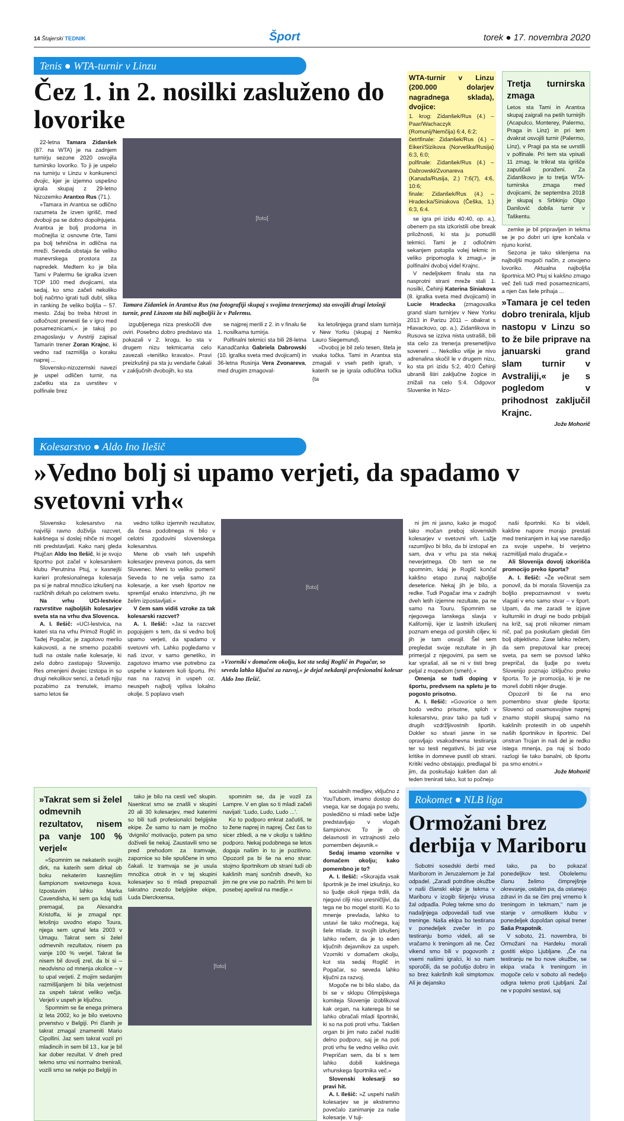14 Štajerski TEDNIK Šport torek ● 17. novembra 2020
Tenis ● WTA-turnir v Linzu
Čez 1. in 2. nosilki zasluženo do lovorike
22-letna Tamara Zidanšek (87. na WTA) je na zadnjem turnirju sezone 2020 osvojila turnirsko lovoriko. To ji je uspelo na turnirju v Linzu v konkurenci dvojic, kjer je izjemno uspešno igrala skupaj z 29-letno Nizozemko Arantxo Rus (71.).
»Tamara in Arantxa se odlično razumeta že izven igrišč, med dvoboji pa se dobro dopolnjujeta. Arantxa je bolj prodorna in močnejša iz osnovne črte, Tami pa bolj tehnična in odlična na mreži. Seveda obstaja še veliko manevrskega prostora za napredek. Medtem ko je bila Tami v Palermu še igralka izven TOP 100 med dvojicami, sta sedaj, ko smo začeli nekoliko bolj načrtno igrati tudi dubl, slika in ranking že veliko boljša – 57. mesto. Zdaj bo treba hitrost in odločnost prenesti še v igro med posameznicami,« je takoj po zmagoslavju v Avstriji zapisal Tamarin trener Zoran Krajnc, ki vedno rad razmišlja o koraku naprej ...
Slovensko-nizozemski navezi je uspel odličen turnir, na začetku sta za uvrstitev v polfinale brez
[foto]
Tamara Zidanšek in Arantxa Rus (na fotografiji skupaj s svojima trenerjema) sta osvojili drugi letošnji turnir, pred Linzom sta bili najboljši že v Palermu.
izgubljenega niza preskočili dve oviri. Posebno dobro predstavo sta pokazali v 2. krogu, ko sta v drugem nizu tekmicama celo zavezali »teniško kravato«. Pravi preizkušnji pa sta ju vendarle čakali v zaključnih dvobojih, ko sta
se najprej merili z 2. in v finalu še 1. nosilkama turnirja.
Polfinalni tekmici sta bili 28-letna Kanadčanka Gabriela Dabrowski (10. igralka sveta med dvojicami) in 36-letna Rusinja Vera Zvonareva, med drugim zmagoval-
ka letošnjega grand slam turnirja v New Yorku (skupaj z Nemko Lauro Siegemund).
»Dvoboj je bil zelo tesen, štela je vsaka točka. Tami in Arantxa sta zmagali v vseh petih igrah, v katerih se je igrala odločilna točka (ta
WTA-turnir v Linzu (200.000 dolarjev nagradnega sklada), dvojice:
1. krog: Zidanšek/Rus (4.) – Paar/Wachaczyk (Romunij/Nemčija) 6:4, 6:2;
četrtfinale: Zidanšek/Rus (4.) – Eikeri/Sizikova (Norveška/Rusija) 6:3, 6:0;
polfinale: Zidanšek/Rus (4.) – Dabrowski/Zvonareva (Kanada/Rusija, 2.) 7:6(7), 4:6, 10:6;
finale: Zidanšek/Rus (4.) – Hradecka/Siniakova (Češka, 1.) 6:3, 6:4.
se igra pri izidu 40:40, op. a.), obenem pa sta izkoristili obe break priložnosti, ki sta ju ponudili tekmici. Tami je z odločnim sekanjem potopila volej tekmic in veliko pripomogla k zmagi,« je polfinalni dvoboj videl Krajnc.
V nedeljskem finalu sta na nasprotni strani mreže stali 1. nosilki, Čehinji Katerina Siniakova (8. igralka sveta med dvojicami) in Lucie Hradecka (zmagovalka grand slam turnirjev v New Yorku 2013 in Parizu 2011 – obakrat s Hlavackovo, op. a.). Zidanškova in Rusova se izziva nista ustrašili, bili sta celo za trenerja presenetljivo sovereni ... Nekoliko višje je nivo adrenalina skočil le v drugem nizu, ko sta pri izidu 5:2, 40:0 Čehinji ubranili štiri zaključne žogice in znižali na celo 5:4. Odgovor Slovenke in Nizo-
Tretja turnirska zmaga
Letos sta Tami in Arantxa skupaj zaigrali na petih turnirjih (Acapulco, Monterey, Palermo, Praga in Linz) in pri tem dvakrat osvojili turnir (Palermo, Linz), v Pragi pa sta se uvrstili v polfinale. Pri tem sta vpisali 11 zmag, le trikrat sta igrišče zapuščali poraženi. Za Zidanškovo je to tretja WTA-turnirska zmaga med dvojicami, že septembra 2018 je skupaj s Srbkinjo Olgo Danilović dobila turnir v Taškentu.
zemke je bil pripravljen in tekma se je po dobri uri igre končala v njuno korist.
Sezona je tako sklenjena na najboljši mogoči način, z osvojeno lovoriko. Aktualna najboljša športnica MO Ptuj si kakšno zmago več želi tudi med posameznicami, a njen čas šele prihaja ...
»Tamara je cel teden dobro trenirala, kljub nastopu v Linzu so to že bile priprave na januarski grand slam turnir v Avstraliji,« je s pogledom v prihodnost zaključil Krajnc.
Jože Mohorič
Kolesarstvo ● Aldo Ino Ilešič
»Vedno bolj si upamo verjeti, da spadamo v svetovni vrh«
Slovensko kolesarstvo na najvišji ravno doživlja razcvet, kakšnega si doslej nihče ni mogel niti predstavljati. Kako nanj gleda Ptujčan Aldo Ino Ilešič, ki je svojo športno pot začel v kolesarskem klubu Perutnina Ptuj, v kasnejši karieri profesionalnega kolesarja pa si je nabral množico izkušenj na različnih dirkah po celotnem svetu.
Na vrhu UCI-lestvice razvrstitve najboljših kolesarjev sveta sta na vrhu dva Slovenca.
A. I. Ilešič: »UCI-lestvica, na kateri sta na vrhu Primož Roglič in Tadej Pogačar, je zagotovo merilo kakovosti, a ne smemo pozabiti tudi na ostale naše kolesarje, ki zelo dobro zastopajo Slovenijo. Res omenjeni dvojec izstopa in so drugi nekolikov senci, a četudi njiju pozabimo za trenutek, imamo samo letos še
vedno toliko izjemnih rezultatov, da česa podobnega ni bilo v celotni zgodovini slovenskega kolesarstva.
Mene ob vseh teh uspehih kolesarjev preveva ponos, da sem Slovenec. Meni to veliko pomeni! Seveda to ne velja samo za kolesarje, a ker vseh športov ne spremljal enako intenzivno, jih ne želim izpostavljati.«
V čem sam vidiš vzroke za tak kolesarski razcvet?
A. I. Ilešič: »Jaz ta razcvet pogojujem s tem, da si vedno bolj upamo verjeti, da spadamo v svetovni vrh. Lahko pogledamo v naš izvor, v samo genetiko, in zagotovo imamo vse potrebno za uspehe v katerem koli športu. Pri nas na razvoj in uspeh oz. neuspeh najbolj vpliva lokalno okolje. S poplavo vseh
[foto]
»Vzorniki v domačem okolju, kot sta sedaj Roglič in Pogačar, so seveda lahko ključni za razvoj,« je dejal nekdanji profesionalni kolesar Aldo Ino Ilešič.
ni jim ni jasno, kako je mogoč tako močan preboj slovenskih kolesarjev v svetovni vrh. Lažje razumljivo bi bilo, da bi izstopal en sam, dva v vrhu pa sta nekaj neverjetnega. Ob tem se ne spomnim, kdaj je Roglič končal kakšno etapo zunaj najboljše deseterice. Nekaj jih je bilo, a redke. Tudi Pogačar ima v zadnjih dveh letih izjemne rezultate, pa ne samo na Touru. Spomnim se njegovega lanskega slavja v Kaliforniji, kjer iz lastnih izkušenj poznam enega od gorskih ciljev, ki jih je tam osvojil. Šel sem pregledat svoje rezultate in jih primerjal z njegovimi, pa sem se kar vprašal, ali se ni v tisti breg peljal z mopedom (smeh).«
Omenja se tudi doping v športu, predvsem na spletu je to pogosto prisotno.
A. I. Ilešič: »Govorice o tem bodo vedno prisotne, sploh v kolesarstvu, prav tako pa tudi v drugih vzdržljivostnih športih. Dokler so stvari jasne in se opravljajo vsakodnevna testiranja ter so testi negativni, bi jaz vse kritike in domneve pustil ob strani. Kritiki vedno obstajajo, predlagal bi jim, da poskušajo kakšen dan ali teden trenirati tako, kot to počnejo
naši športniki. Ko bi videli, kakšne napore morajo prestati med treniranjem in kaj vse naredijo za svoje uspehe, bi verjetno razmišljali malo drugače.«
Ali Slovenija dovolj izkorišča promocijo preko športa?
A. I. Ilešič: »Že večkrat sem ponovil, da bi morala Slovenija za boljšo prepoznavnost v svetu vlagati v eno samo stvar – v šport. Upam, da me zaradi te izjave kulturniki in drugi ne bodo pribijali na križ, saj proti nikomer nimam nič, pač pa poskušam gledati čim bolj objektivno. Zase lahko rečem, da sem prepotoval kar precej sveta, pa sem se povsod lahko prepričal, da ljudje po svetu Slovenijo poznajo izključno preko športa. To je promocija, ki je ne moreš dobiti nikjer drugje.
Opozoril bi še na eno pomembno stvar glede športa: Slovenci od osamosvojitve naprej znamo stopiti skupaj samo na kakšnih protestih in ob uspehih naših športnikov in športnic. Del onstran Trojan in naš del je redko istega mnenja, pa naj si bodo razlogi še tako banalni, ob športu pa smo enotni.«
Jože Mohorič
»Takrat sem si želel odmevnih rezultatov, nisem pa vanje 100 % verjel«
»Spomnim se nekaterih svojih dirk, na katerih sem dirkal ob boku nekaterim kasnejšim šampionom svetovnega kova. Izpostavim lahko Marka Cavendisha, ki sem ga kdaj tudi premagal, pa Alexandra Kristoffa, ki je zmagal npr. letošnjo uvodno etapo Toura, njega sem ugnal leta 2003 v Umagu. Takrat sem si želel odmevnih rezultatov, nisem pa vanje 100 % verjel. Takrat še nisem bil dovolj zrel, da bi si – neodvisno od mnenja okolice – v to upal verjeti. Z mojim sedanjim razmišljanjem bi bila verjetnost za uspeh takrat veliko večja. Verjeti v uspeh je ključno.
Spomnim se še enega primera iz leta 2002, ko je bilo svetovno prvenstvo v Belgiji. Pri članih je takrat zmagal znameniti Mario Cipollini. Jaz sem takrat vozil pri mladincih in sem bil 13., kar je bil kar dober rezultat. V dneh pred tekmo smo vsi normalno trenirali, vozili smo se nekje po Belgiji in
tako je bilo na cesti več skupin. Naenkrat smo se znašli v skupini 20 ali 30 kolesarjev, med katerimi so bili tudi profesionalci belgijske ekipe. Že samo to nam je močno 'dvignilo' motivacijo, potem pa smo doživeli še nekaj. Zaustavili smo se pred prehodom za tramvaje, zapornice so bile spuščene in smo čakali. Iz tramvaja se je usula množica otrok in v tej skupini kolesarjev so ti mladi prepoznali takratno zvezdo belgijske ekipe, Luda Dierckxensa,
spomnim se, da je vozil za Lampre. V en glas so ti mladi začeli navijati: 'Ludo, Ludo, Ludo ...'.
Ko to podporo enkrat začutiš, te to žene naprej in naprej. Čez čas to sicer zbledi, a ne v okolju s takšno podporo. Nekaj podobnega se letos dogaja našim in to je pozitivno. Opozoril pa bi še na eno stvar: stojmo športnikom ob strani tudi ob kakšnih manj sončnih dnevih, ko jim ne gre vse po načrtih. Pri tem bi posebej apeliral na medije.«
[foto]
socialnih medijev, vključno z YouTubom, imamo dostop do vsega, kar se dogaja po svetu, posledično si mladi sebe lažje predstavljajo v vlogah šampionov. To je ob delavnosti in vztrajnosti zelo pomemben dejavnik.«
Sedaj imamo vzornike v domačem okolju; kako pomembno je to?
A. I. Ilešič: »Skorajda vsak športnik je že imel izkušnjo, ko so ljudje okoli njega trdili, da njegovi cilji niso uresničljivi, da tega ne bo mogel storiti. Ko to mnenje prevlada, lahko to ustavi še tako močnega, kaj šele mlade. Iz svojih izkušenj lahko rečem, da je to eden ključnih dejavnikov za uspeh. Vzorniki v domačem okolju, kot sta sedaj Roglič in Pogačar, so seveda lahko ključni za razvoj.
Mogoče ne bi bilo slabo, da bi se v sklopu Olimpijskega komiteja Slovenije izoblikoval kak organ, na katerega bi se lahko obračali mladi športniki, ki so na poti proti vrhu. Takšen organ bi jim nato začel nuditi delno podporo, saj je na poti proti vrhu še vedno veliko ovir. Prepričan sem, da bi s tem lahko dobili kakšnega vrhunskega športnika več.«
Slovenski kolesarji so pravi hit.
A. I. Ilešič: »Z uspehi naših kolesarjev se je ekstremno povečalo zanimanje za naše kolesarje. V tuji-
Rokomet ● NLB liga
Ormožani brez derbija v Mariboru
Sobotni sosedski derbi med Mariborom in Jeruzalemom je žal odpadel. „Zaradi potrditve okužbe v naši članski ekipi je tekma v Mariboru v izogib širjenju virusa žal odpadla. Poleg tekme smo do nadaljnjega odpovedali tudi vse treninge. Naša ekipa bo testirana v ponedeljek zvečer in po testiranju bomo videli, ali se vračamo k treningom ali ne. Čez vikend smo bili v pogovorih z vsemi našimi igralci, ki so nam sporočili, da se počutijo dobro in so brez kakršnih koli simptomov. Ali je dejansko
tako, pa bo pokazal ponedeljkov test. Obolelemu članu želimo čimprejšnje okrevanje, ostalim pa, da ostanejo zdravi in da se čim prej vrnemo k treningom in tekmam,“ nam je stanje v ormoškem klubu v ponedeljek dopoldan opisal trener Saša Prapotnik.
V soboto, 21. novembra, bi Ormožani na Hardeku morali gostiti ekipo Ljubljane. „Če na testiranju ne bo nove okužbe, se ekipa vrača k treningom in mogoče celo v soboto ali nedeljo odigra tekmo proti Ljubljani. Žal ne v popolni sestavi, saj